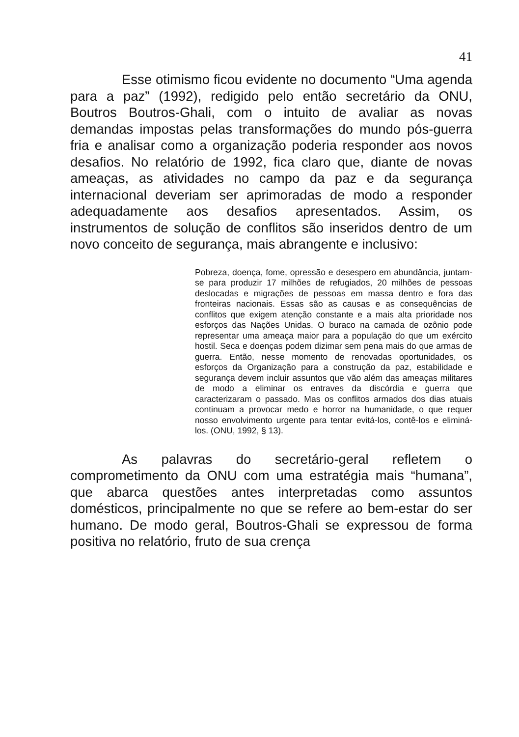41
Esse otimismo ficou evidente no documento “Uma agenda para a paz” (1992), redigido pelo então secretário da ONU, Boutros Boutros-Ghali, com o intuito de avaliar as novas demandas impostas pelas transformações do mundo pós-guerra fria e analisar como a organização poderia responder aos novos desafios. No relatório de 1992, fica claro que, diante de novas ameaças, as atividades no campo da paz e da segurança internacional deveriam ser aprimoradas de modo a responder adequadamente aos desafios apresentados. Assim, os instrumentos de solução de conflitos são inseridos dentro de um novo conceito de segurança, mais abrangente e inclusivo:
Pobreza, doença, fome, opressão e desespero em abundância, juntam-se para produzir 17 milhões de refugiados, 20 milhões de pessoas deslocadas e migrações de pessoas em massa dentro e fora das fronteiras nacionais. Essas são as causas e as consequências de conflitos que exigem atenção constante e a mais alta prioridade nos esforços das Nações Unidas. O buraco na camada de ozônio pode representar uma ameaça maior para a população do que um exército hostil. Seca e doenças podem dizimar sem pena mais do que armas de guerra. Então, nesse momento de renovadas oportunidades, os esforços da Organização para a construção da paz, estabilidade e segurança devem incluir assuntos que vão além das ameaças militares de modo a eliminar os entraves da discórdia e guerra que caracterizaram o passado. Mas os conflitos armados dos dias atuais continuam a provocar medo e horror na humanidade, o que requer nosso envolvimento urgente para tentar evitá-los, contê-los e eliminá-los. (ONU, 1992, § 13).
As palavras do secretário-geral refletem o comprometimento da ONU com uma estratégia mais “humana”, que abarca questões antes interpretadas como assuntos domésticos, principalmente no que se refere ao bem-estar do ser humano. De modo geral, Boutros-Ghali se expressou de forma positiva no relatório, fruto de sua crença